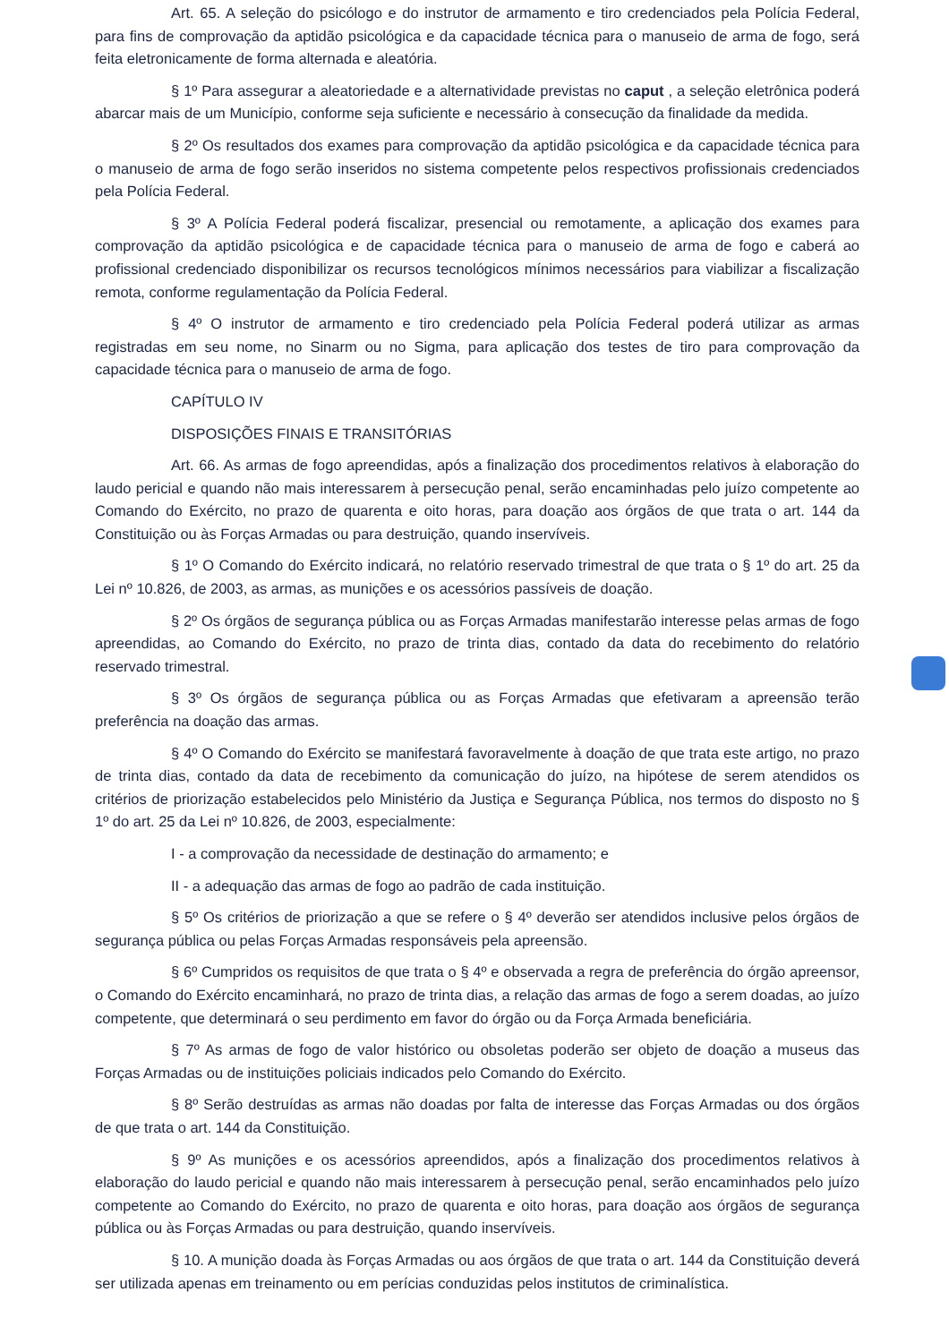Art. 65. A seleção do psicólogo e do instrutor de armamento e tiro credenciados pela Polícia Federal, para fins de comprovação da aptidão psicológica e da capacidade técnica para o manuseio de arma de fogo, será feita eletronicamente de forma alternada e aleatória.
§ 1º Para assegurar a aleatoriedade e a alternatividade previstas no caput , a seleção eletrônica poderá abarcar mais de um Município, conforme seja suficiente e necessário à consecução da finalidade da medida.
§ 2º Os resultados dos exames para comprovação da aptidão psicológica e da capacidade técnica para o manuseio de arma de fogo serão inseridos no sistema competente pelos respectivos profissionais credenciados pela Polícia Federal.
§ 3º A Polícia Federal poderá fiscalizar, presencial ou remotamente, a aplicação dos exames para comprovação da aptidão psicológica e de capacidade técnica para o manuseio de arma de fogo e caberá ao profissional credenciado disponibilizar os recursos tecnológicos mínimos necessários para viabilizar a fiscalização remota, conforme regulamentação da Polícia Federal.
§ 4º O instrutor de armamento e tiro credenciado pela Polícia Federal poderá utilizar as armas registradas em seu nome, no Sinarm ou no Sigma, para aplicação dos testes de tiro para comprovação da capacidade técnica para o manuseio de arma de fogo.
CAPÍTULO IV
DISPOSIÇÕES FINAIS E TRANSITÓRIAS
Art. 66. As armas de fogo apreendidas, após a finalização dos procedimentos relativos à elaboração do laudo pericial e quando não mais interessarem à persecução penal, serão encaminhadas pelo juízo competente ao Comando do Exército, no prazo de quarenta e oito horas, para doação aos órgãos de que trata o art. 144 da Constituição ou às Forças Armadas ou para destruição, quando inservíveis.
§ 1º O Comando do Exército indicará, no relatório reservado trimestral de que trata o § 1º do art. 25 da Lei nº 10.826, de 2003, as armas, as munições e os acessórios passíveis de doação.
§ 2º Os órgãos de segurança pública ou as Forças Armadas manifestarão interesse pelas armas de fogo apreendidas, ao Comando do Exército, no prazo de trinta dias, contado da data do recebimento do relatório reservado trimestral.
§ 3º Os órgãos de segurança pública ou as Forças Armadas que efetivaram a apreensão terão preferência na doação das armas.
§ 4º O Comando do Exército se manifestará favoravelmente à doação de que trata este artigo, no prazo de trinta dias, contado da data de recebimento da comunicação do juízo, na hipótese de serem atendidos os critérios de priorização estabelecidos pelo Ministério da Justiça e Segurança Pública, nos termos do disposto no § 1º do art. 25 da Lei nº 10.826, de 2003, especialmente:
I - a comprovação da necessidade de destinação do armamento; e
II - a adequação das armas de fogo ao padrão de cada instituição.
§ 5º Os critérios de priorização a que se refere o § 4º deverão ser atendidos inclusive pelos órgãos de segurança pública ou pelas Forças Armadas responsáveis pela apreensão.
§ 6º Cumpridos os requisitos de que trata o § 4º e observada a regra de preferência do órgão apreensor, o Comando do Exército encaminhará, no prazo de trinta dias, a relação das armas de fogo a serem doadas, ao juízo competente, que determinará o seu perdimento em favor do órgão ou da Força Armada beneficiária.
§ 7º As armas de fogo de valor histórico ou obsoletas poderão ser objeto de doação a museus das Forças Armadas ou de instituições policiais indicados pelo Comando do Exército.
§ 8º Serão destruídas as armas não doadas por falta de interesse das Forças Armadas ou dos órgãos de que trata o art. 144 da Constituição.
§ 9º As munições e os acessórios apreendidos, após a finalização dos procedimentos relativos à elaboração do laudo pericial e quando não mais interessarem à persecução penal, serão encaminhados pelo juízo competente ao Comando do Exército, no prazo de quarenta e oito horas, para doação aos órgãos de segurança pública ou às Forças Armadas ou para destruição, quando inservíveis.
§ 10. A munição doada às Forças Armadas ou aos órgãos de que trata o art. 144 da Constituição deverá ser utilizada apenas em treinamento ou em perícias conduzidas pelos institutos de criminalística.